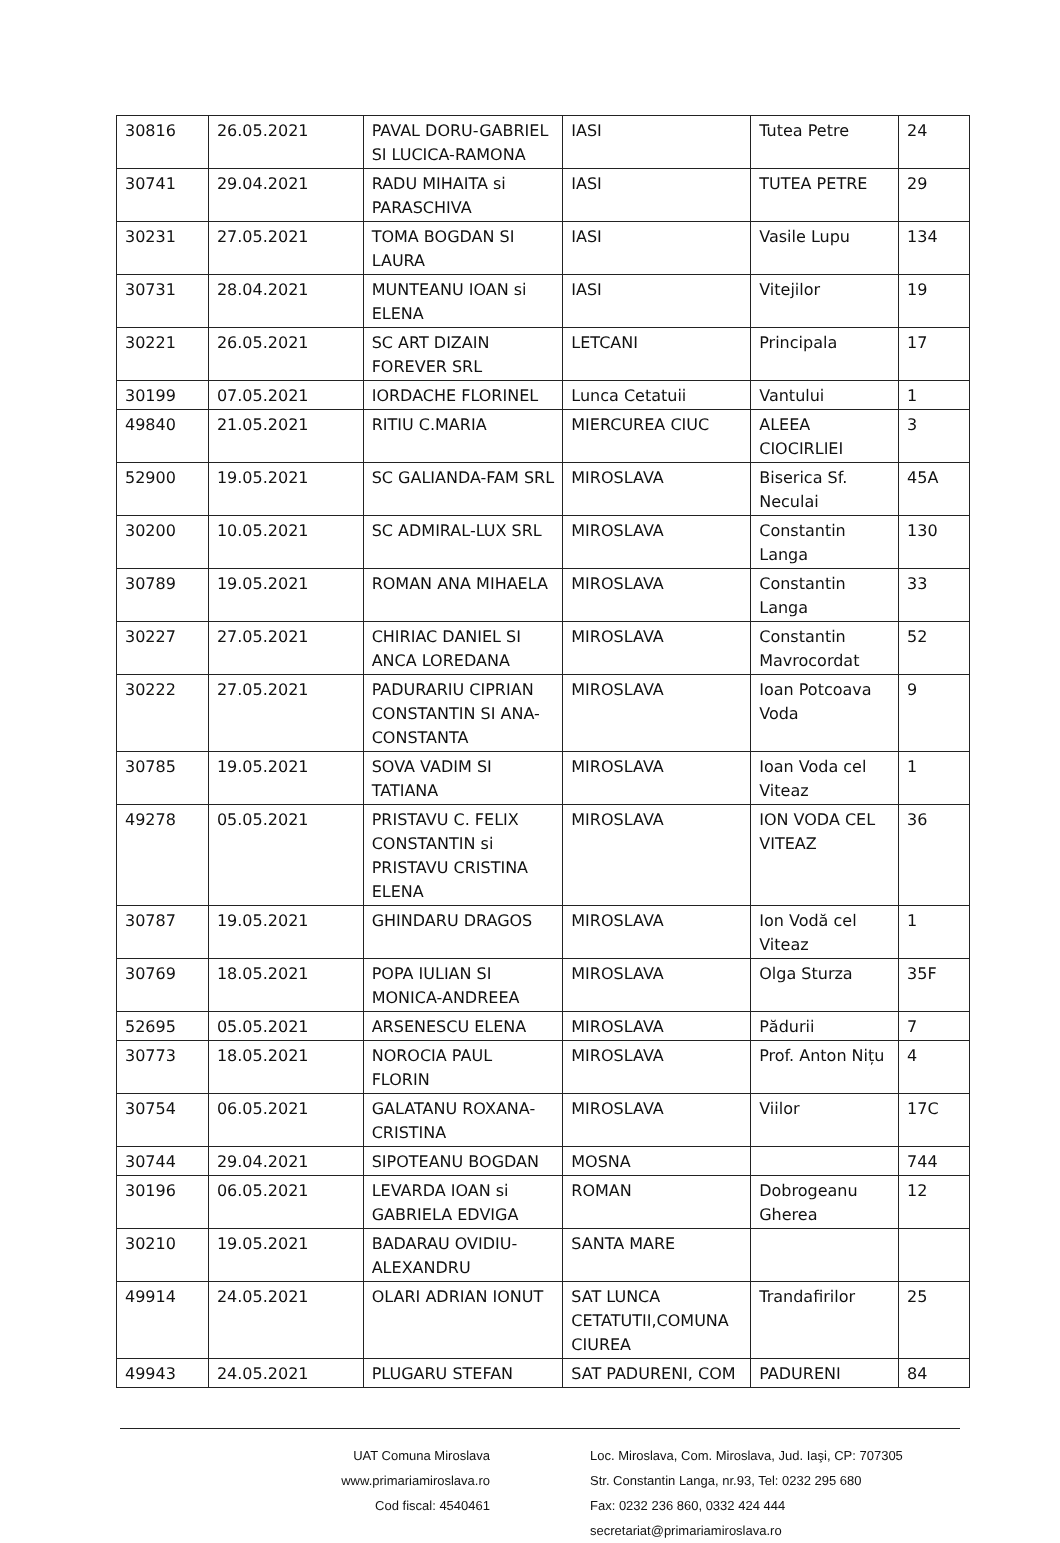| 30816 | 26.05.2021 | PAVAL DORU-GABRIEL SI LUCICA-RAMONA | IASI | Tutea Petre | 24 |
| 30741 | 29.04.2021 | RADU MIHAITA si PARASCHIVA | IASI | TUTEA PETRE | 29 |
| 30231 | 27.05.2021 | TOMA BOGDAN SI LAURA | IASI | Vasile Lupu | 134 |
| 30731 | 28.04.2021 | MUNTEANU IOAN si ELENA | IASI | Vitejilor | 19 |
| 30221 | 26.05.2021 | SC ART DIZAIN FOREVER SRL | LETCANI | Principala | 17 |
| 30199 | 07.05.2021 | IORDACHE FLORINEL | Lunca Cetatuii | Vantului | 1 |
| 49840 | 21.05.2021 | RITIU C.MARIA | MIERCUREA CIUC | ALEEA CIOCIRLIEI | 3 |
| 52900 | 19.05.2021 | SC GALIANDA-FAM SRL | MIROSLAVA | Biserica Sf. Neculai | 45A |
| 30200 | 10.05.2021 | SC ADMIRAL-LUX SRL | MIROSLAVA | Constantin Langa | 130 |
| 30789 | 19.05.2021 | ROMAN ANA MIHAELA | MIROSLAVA | Constantin Langa | 33 |
| 30227 | 27.05.2021 | CHIRIAC DANIEL SI ANCA LOREDANA | MIROSLAVA | Constantin Mavrocordat | 52 |
| 30222 | 27.05.2021 | PADURARIU CIPRIAN CONSTANTIN SI ANA-CONSTANTA | MIROSLAVA | Ioan Potcoava Voda | 9 |
| 30785 | 19.05.2021 | SOVA VADIM SI TATIANA | MIROSLAVA | Ioan Voda cel Viteaz | 1 |
| 49278 | 05.05.2021 | PRISTAVU C. FELIX CONSTANTIN si PRISTAVU CRISTINA ELENA | MIROSLAVA | ION VODA CEL VITEAZ | 36 |
| 30787 | 19.05.2021 | GHINDARU DRAGOS | MIROSLAVA | Ion Vodă cel Viteaz | 1 |
| 30769 | 18.05.2021 | POPA IULIAN SI MONICA-ANDREEA | MIROSLAVA | Olga Sturza | 35F |
| 52695 | 05.05.2021 | ARSENESCU ELENA | MIROSLAVA | Pădurii | 7 |
| 30773 | 18.05.2021 | NOROCIA PAUL FLORIN | MIROSLAVA | Prof. Anton Nițu | 4 |
| 30754 | 06.05.2021 | GALATANU ROXANA-CRISTINA | MIROSLAVA | Viilor | 17C |
| 30744 | 29.04.2021 | SIPOTEANU BOGDAN | MOSNA | | 744 |
| 30196 | 06.05.2021 | LEVARDA IOAN si GABRIELA EDVIGA | ROMAN | Dobrogeanu Gherea | 12 |
| 30210 | 19.05.2021 | BADARAU OVIDIU-ALEXANDRU | SANTA MARE | | |
| 49914 | 24.05.2021 | OLARI ADRIAN IONUT | SAT LUNCA CETATUTII,COMUNA CIUREA | Trandafirilor | 25 |
| 49943 | 24.05.2021 | PLUGARU STEFAN | SAT PADURENI, COM | PADURENI | 84 |
UAT Comuna Miroslava
www.primariamiroslava.ro
Cod fiscal: 4540461
Loc. Miroslava, Com. Miroslava, Jud. Iaşi, CP: 707305
Str. Constantin Langa, nr.93, Tel: 0232 295 680
Fax: 0232 236 860, 0332 424 444
secretariat@primariamiroslava.ro